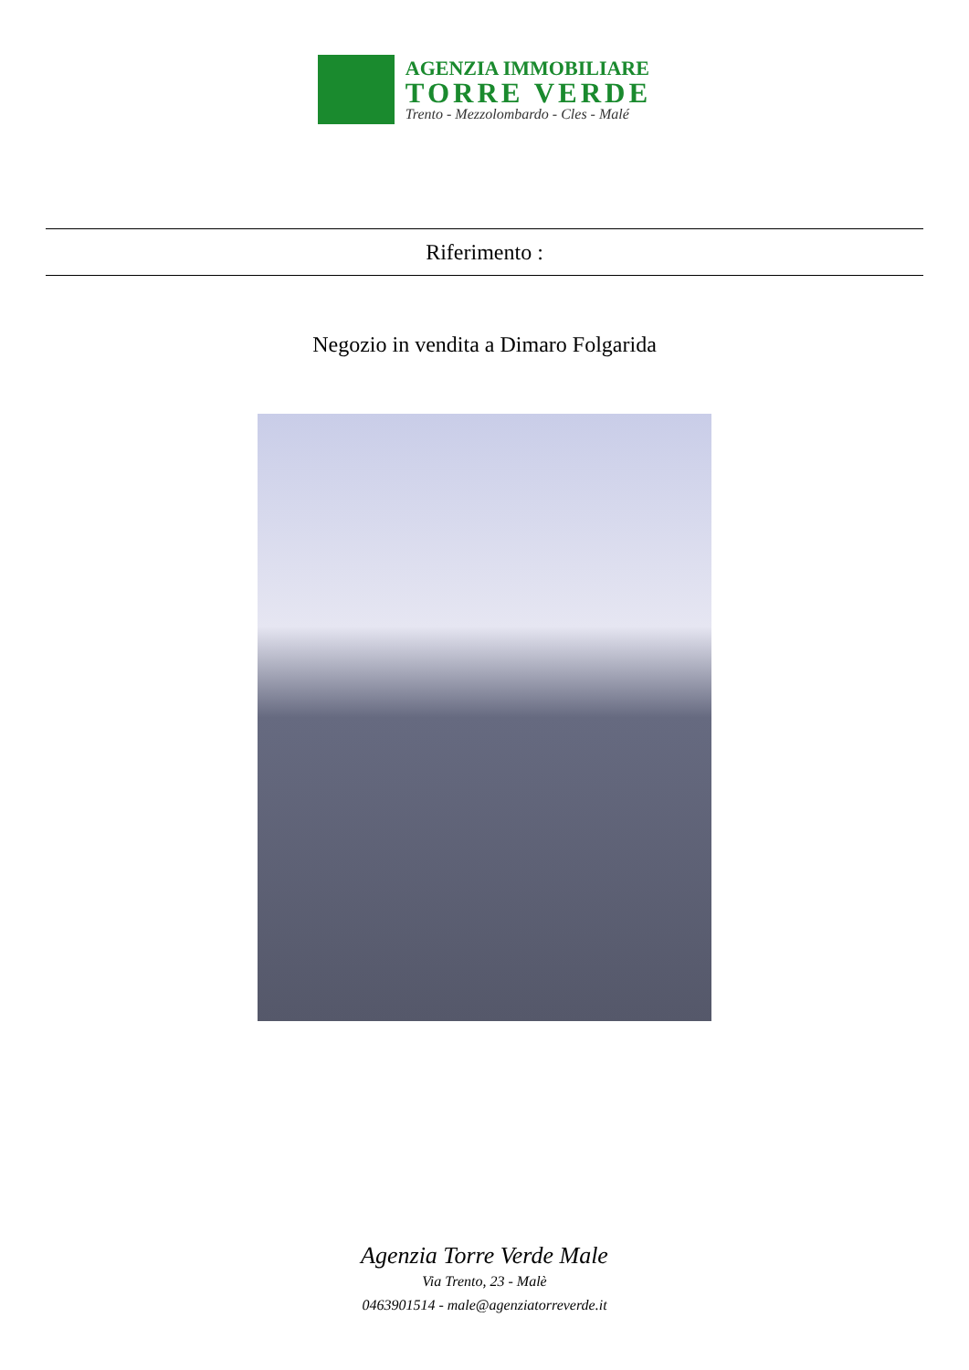AGENZIA IMMOBILIARE
TORRE VERDE
Trento - Mezzolombardo - Cles - Malé
Riferimento :
Negozio in vendita a Dimaro Folgarida
Agenzia Torre Verde Male
Via Trento, 23 - Malè
0463901514 - male@agenziatorreverde.it